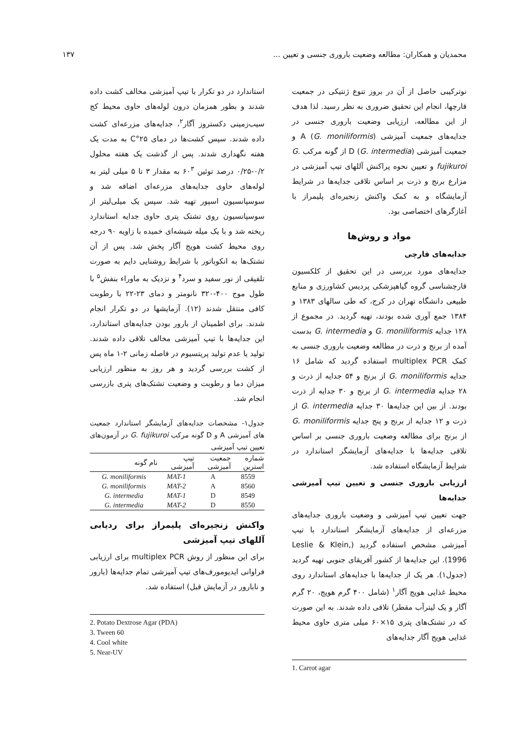محمدیان و همکاران: مطالعه وضعیت باروری جنسی و تعیین ... ۱۳۷
نوترکیبی حاصل از آن در بروز تنوع ژنتیکی در جمعیت قارچها، انجام این تحقیق ضروری به نظر رسید. لذا هدف از این مطالعه، ارزیابی وضعیت باروری جنسی در جدایه‌های جمعیت آمیزشی A (G. moniliformis) و جمعیت آمیزشی D (G. intermedia) از گونه مرکب G. fujikuroi و تعیین نحوه پراکنش آللهای تیپ آمیزشی در مزارع برنج و ذرت بر اساس تلاقی جدایه‌ها در شرایط آزمایشگاه و به کمک واکنش زنجیره‌ای پلیمراز با آغازگرهای اختصاصی بود.
مواد و روش‌ها
جدایه‌های قارچی
جدایه‌های مورد بررسی در این تحقیق از کلکسیون قارچشناسی گروه گیاهپزشکی پردیس کشاورزی و منابع طبیعی دانشگاه تهران در کرج، که طی سالهای ۱۳۸۳ و ۱۳۸۴ جمع آوری شده بودند، تهیه گردید. در مجموع از ۱۲۸ جدایه G. moniliformis و G. intermedia بدست آمده از برنج و ذرت در مطالعه وضعیت باروری جنسی به کمک multiplex PCR استفاده گردید که شامل ۱۶ جدایه G. moniliformis از برنج و ۵۴ جدایه از ذرت و ۲۸ جدایه G. intermedia از برنج و ۳۰ جدایه از ذرت بودند. از بین این جدایه‌ها ۳۰ جدایه G. intermedia از ذرت و ۱۲ جدایه از برنج و پنج جدایه G. moniliformis از برنج برای مطالعه وضعیت باروری جنسی بر اساس تلاقی جدایه‌ها با جدایه‌های آزمایشگر استاندارد در شرایط آزمایشگاه استفاده شد.
ارزیابی باروری جنسی و تعیین تیپ آمیزشی جدایه‌ها
جهت تعیین تیپ آمیزشی و وضعیت باروری جدایه‌های مزرعه‌ای از جدایه‌های آزمایشگر استاندارد با تیپ آمیزشی مشخص استفاده گردید (Leslie & Klein, 1996). این جدایه‌ها از کشور آفریقای جنوبی تهیه گردید (جدول۱). هر یک از جدایه‌ها با جدایه‌های استاندارد روی محیط غذایی هویج آگار<sup>۱</sup> (شامل ۴۰۰ گرم هویج، ۲۰ گرم آگار و یک لیترآب مقطر) تلاقی داده شدند. به این صورت که در تشتک‌های پتری ۱۵×۶۰ میلی متری حاوی محیط غذایی هویج آگار جدایه‌های
1. Carrot agar
استاندارد در دو تکرار با تیپ آمیزشی مخالف کشت داده شدند و بطور همزمان درون لوله‌های حاوی محیط کج سیب‌زمینی دکستروز آگار<sup>۲</sup>، جدایه‌های مزرعه‌ای کشت داده شدند. سپس کشت‌ها در دمای ۲۵°C به مدت یک هفته نگهداری شدند. پس از گذشت یک هفته محلول ۰/۲-۰/۲۵ درصد توئین ۶۰<sup>۳</sup> به مقدار ۳ تا ۵ میلی لیتر به لوله‌های حاوی جدایه‌های مزرعه‌ای اضافه شد و سوسپانسیون اسپور تهیه شد. سپس یک میلی‌لیتر از سوسپانسیون روی تشتک پتری حاوی جدایه استاندارد ریخته شد و با یک میله شیشه‌ای خمیده با زاویه ۹۰ درجه روی محیط کشت هویج آگار پخش شد. پس از آن تشتک‌ها به انکوباتور با شرایط روشنایی دایم به صورت تلفیقی از نور سفید و سرد<sup>۴</sup> و نزدیک به ماوراء بنفش<sup>۵</sup> با طول موج ۴۰۰-۳۲۰ نانومتر و دمای ۲۳-۲۲ با رطوبت کافی منتقل شدند (۱۲). آزمایشها در دو تکرار انجام شدند. برای اطمینان از بارور بودن جدایه‌های استاندارد، این جدایه‌ها با تیپ آمیزشی مخالف تلاقی داده شدند. تولید یا عدم تولید پریتسیوم در فاصله زمانی ۲-۱ ماه پس از کشت بررسی گردید و هر روز به منظور ارزیابی میزان دما و رطوبت و وضعیت تشتک‌های پتری بازرسی انجام شد.
جدول۱- مشخصات جدایه‌های آزمایشگر استاندارد جمعیت های آمیزشی A و D گونه مرکب G. fujikuroi در آزمون‌های تعیین تیپ آمیزشی
| شماره استرین | جمعیت آمیزشی | تیپ آمیزشی | نام گونه |
| --- | --- | --- | --- |
| 8559 | A | MAT-1 | G. moniliformis |
| 8560 | A | MAT-2 | G. moniliformis |
| 8549 | D | MAT-1 | G. intermedia |
| 8550 | D | MAT-2 | G. intermedia |
واکنش زنجیره‌ای پلیمراز برای ردیابی آللهای تیپ آمیزشی
برای این منظور از روش multiplex PCR برای ارزیابی فراوانی ایدیومورف‌های تیپ آمیزشی تمام جدایه‌ها (بارور و نابارور در آزمایش قبل) استفاده شد.
2. Potato Dextrose Agar (PDA)
3. Tween 60
4. Cool white
5. Near-UV